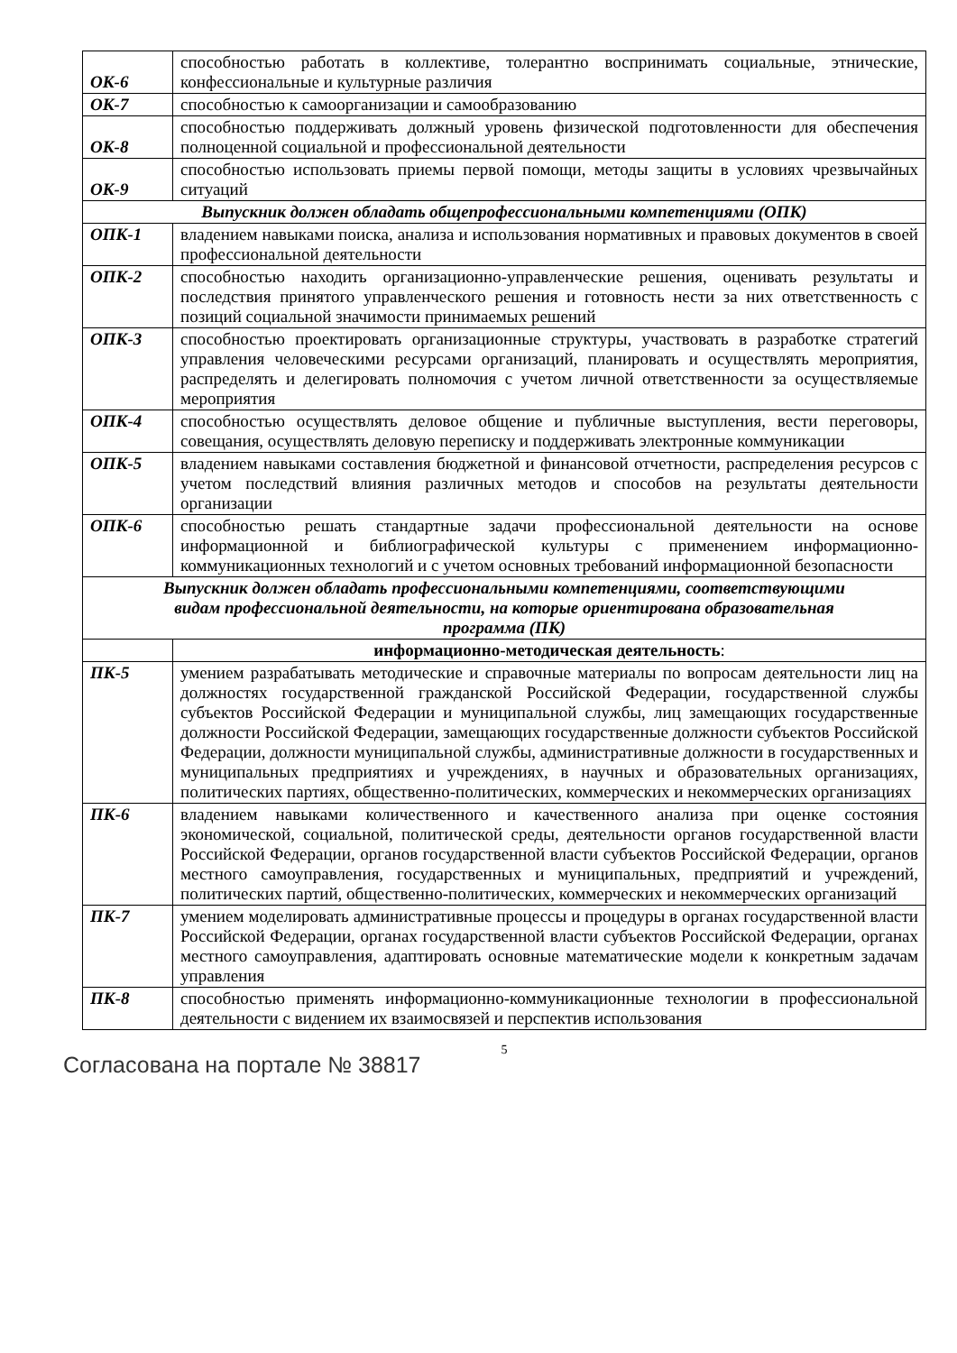| ОК-6 | способностью работать в коллективе, толерантно воспринимать социальные, этнические, конфессиональные и культурные различия |
| ОК-7 | способностью к самоорганизации и самообразованию |
| ОК-8 | способностью поддерживать должный уровень физической подготовленности для обеспечения полноценной социальной и профессиональной деятельности |
| ОК-9 | способностью использовать приемы первой помощи, методы защиты в условиях чрезвычайных ситуаций |
| Выпускник должен обладать общепрофессиональными компетенциями (ОПК) | |
| ОПК-1 | владением навыками поиска, анализа и использования нормативных и правовых документов в своей профессиональной деятельности |
| ОПК-2 | способностью находить организационно-управленческие решения, оценивать результаты и последствия принятого управленческого решения и готовность нести за них ответственность с позиций социальной значимости принимаемых решений |
| ОПК-3 | способностью проектировать организационные структуры, участвовать в разработке стратегий управления человеческими ресурсами организаций, планировать и осуществлять мероприятия, распределять и делегировать полномочия с учетом личной ответственности за осуществляемые мероприятия |
| ОПК-4 | способностью осуществлять деловое общение и публичные выступления, вести переговоры, совещания, осуществлять деловую переписку и поддерживать электронные коммуникации |
| ОПК-5 | владением навыками составления бюджетной и финансовой отчетности, распределения ресурсов с учетом последствий влияния различных методов и способов на результаты деятельности организации |
| ОПК-6 | способностью решать стандартные задачи профессиональной деятельности на основе информационной и библиографической культуры с применением информационно-коммуникационных технологий и с учетом основных требований информационной безопасности |
| Выпускник должен обладать профессиональными компетенциями, соответствующими видам профессиональной деятельности, на которые ориентирована образовательная программа (ПК) | |
| | информационно-методическая деятельность : |
| ПК-5 | умением разрабатывать методические и справочные материалы по вопросам деятельности лиц на должностях государственной гражданской Российской Федерации, государственной службы субъектов Российской Федерации и муниципальной службы, лиц замещающих государственные должности Российской Федерации, замещающих государственные должности субъектов Российской Федерации, должности муниципальной службы, административные должности в государственных и муниципальных предприятиях и учреждениях, в научных и образовательных организациях, политических партиях, общественно-политических, коммерческих и некоммерческих организациях |
| ПК-6 | владением навыками количественного и качественного анализа при оценке состояния экономической, социальной, политической среды, деятельности органов государственной власти Российской Федерации, органов государственной власти субъектов Российской Федерации, органов местного самоуправления, государственных и муниципальных, предприятий и учреждений, политических партий, общественно-политических, коммерческих и некоммерческих организаций |
| ПК-7 | умением моделировать административные процессы и процедуры в органах государственной власти Российской Федерации, органах государственной власти субъектов Российской Федерации, органах местного самоуправления, адаптировать основные математические модели к конкретным задачам управления |
| ПК-8 | способностью применять информационно-коммуникационные технологии в профессиональной деятельности с видением их взаимосвязей и перспектив использования |
5
Согласована на портале № 38817